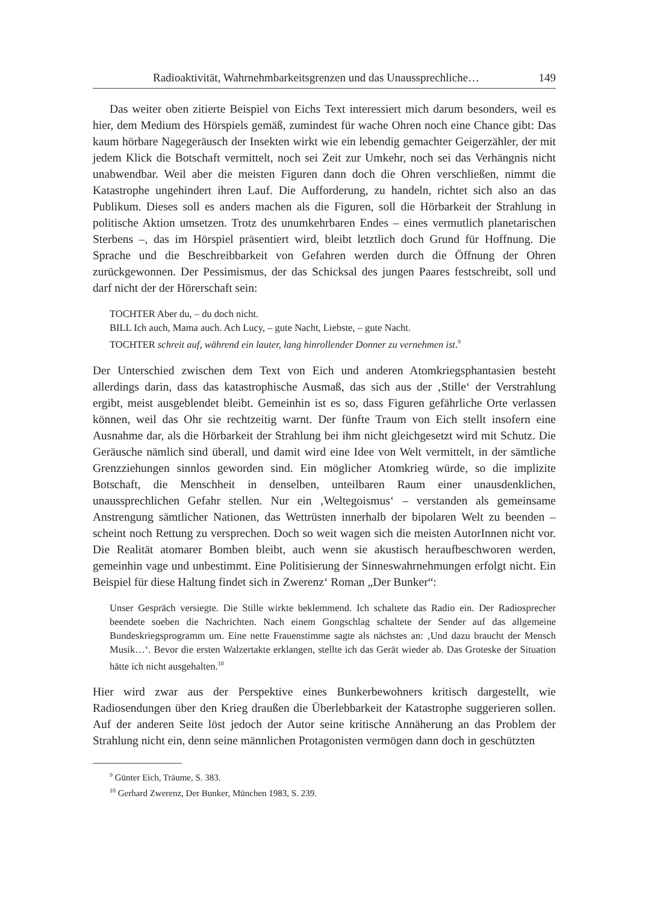Radioaktivität, Wahrnehmbarkeitsgrenzen und das Unaussprechliche… 149
Das weiter oben zitierte Beispiel von Eichs Text interessiert mich darum besonders, weil es hier, dem Medium des Hörspiels gemäß, zumindest für wache Ohren noch eine Chance gibt: Das kaum hörbare Nagegeräusch der Insekten wirkt wie ein lebendig gemachter Geigerzähler, der mit jedem Klick die Botschaft vermittelt, noch sei Zeit zur Umkehr, noch sei das Verhängnis nicht unabwendbar. Weil aber die meisten Figuren dann doch die Ohren verschließen, nimmt die Katastrophe ungehindert ihren Lauf. Die Aufforderung, zu handeln, richtet sich also an das Publikum. Dieses soll es anders machen als die Figuren, soll die Hörbarkeit der Strahlung in politische Aktion umsetzen. Trotz des unumkehrbaren Endes – eines vermutlich planetarischen Sterbens –, das im Hörspiel präsentiert wird, bleibt letztlich doch Grund für Hoffnung. Die Sprache und die Beschreibbarkeit von Gefahren werden durch die Öffnung der Ohren zurückgewonnen. Der Pessimismus, der das Schicksal des jungen Paares festschreibt, soll und darf nicht der der Hörerschaft sein:
TOCHTER Aber du, – du doch nicht.
BILL Ich auch, Mama auch. Ach Lucy, – gute Nacht, Liebste, – gute Nacht.
TOCHTER schreit auf, während ein lauter, lang hinrollender Donner zu vernehmen ist.<sup>9</sup>
Der Unterschied zwischen dem Text von Eich und anderen Atomkriegsphantasien besteht allerdings darin, dass das katastrophische Ausmaß, das sich aus der ‚Stille‘ der Verstrahlung ergibt, meist ausgeblendet bleibt. Gemeinhin ist es so, dass Figuren gefährliche Orte verlassen können, weil das Ohr sie rechtzeitig warnt. Der fünfte Traum von Eich stellt insofern eine Ausnahme dar, als die Hörbarkeit der Strahlung bei ihm nicht gleichgesetzt wird mit Schutz. Die Geräusche nämlich sind überall, und damit wird eine Idee von Welt vermittelt, in der sämtliche Grenzziehungen sinnlos geworden sind. Ein möglicher Atomkrieg würde, so die implizite Botschaft, die Menschheit in denselben, unteilbaren Raum einer unausdenklichen, unaussprechlichen Gefahr stellen. Nur ein ‚Weltegoismus‘ – verstanden als gemeinsame Anstrengung sämtlicher Nationen, das Wettrüsten innerhalb der bipolaren Welt zu beenden – scheint noch Rettung zu versprechen. Doch so weit wagen sich die meisten AutorInnen nicht vor. Die Realität atomarer Bomben bleibt, auch wenn sie akustisch heraufbeschworen werden, gemeinhin vage und unbestimmt. Eine Politisierung der Sinneswahrnehmungen erfolgt nicht. Ein Beispiel für diese Haltung findet sich in Zwerenz‘ Roman „Der Bunker“:
Unser Gespräch versiegte. Die Stille wirkte beklemmend. Ich schaltete das Radio ein. Der Radiosprecher beendete soeben die Nachrichten. Nach einem Gongschlag schaltete der Sender auf das allgemeine Bundeskriegsprogramm um. Eine nette Frauenstimme sagte als nächstes an: ‚Und dazu braucht der Mensch Musik…‘. Bevor die ersten Walzertakte erklangen, stellte ich das Gerät wieder ab. Das Groteske der Situation hätte ich nicht ausgehalten.<sup>10</sup>
Hier wird zwar aus der Perspektive eines Bunkerbewohners kritisch dargestellt, wie Radiosendungen über den Krieg draußen die Überlebbarkeit der Katastrophe suggerieren sollen. Auf der anderen Seite löst jedoch der Autor seine kritische Annäherung an das Problem der Strahlung nicht ein, denn seine männlichen Protagonisten vermögen dann doch in geschützten
<sup>9</sup> Günter Eich, Träume, S. 383.
<sup>10</sup> Gerhard Zwerenz, Der Bunker, München 1983, S. 239.